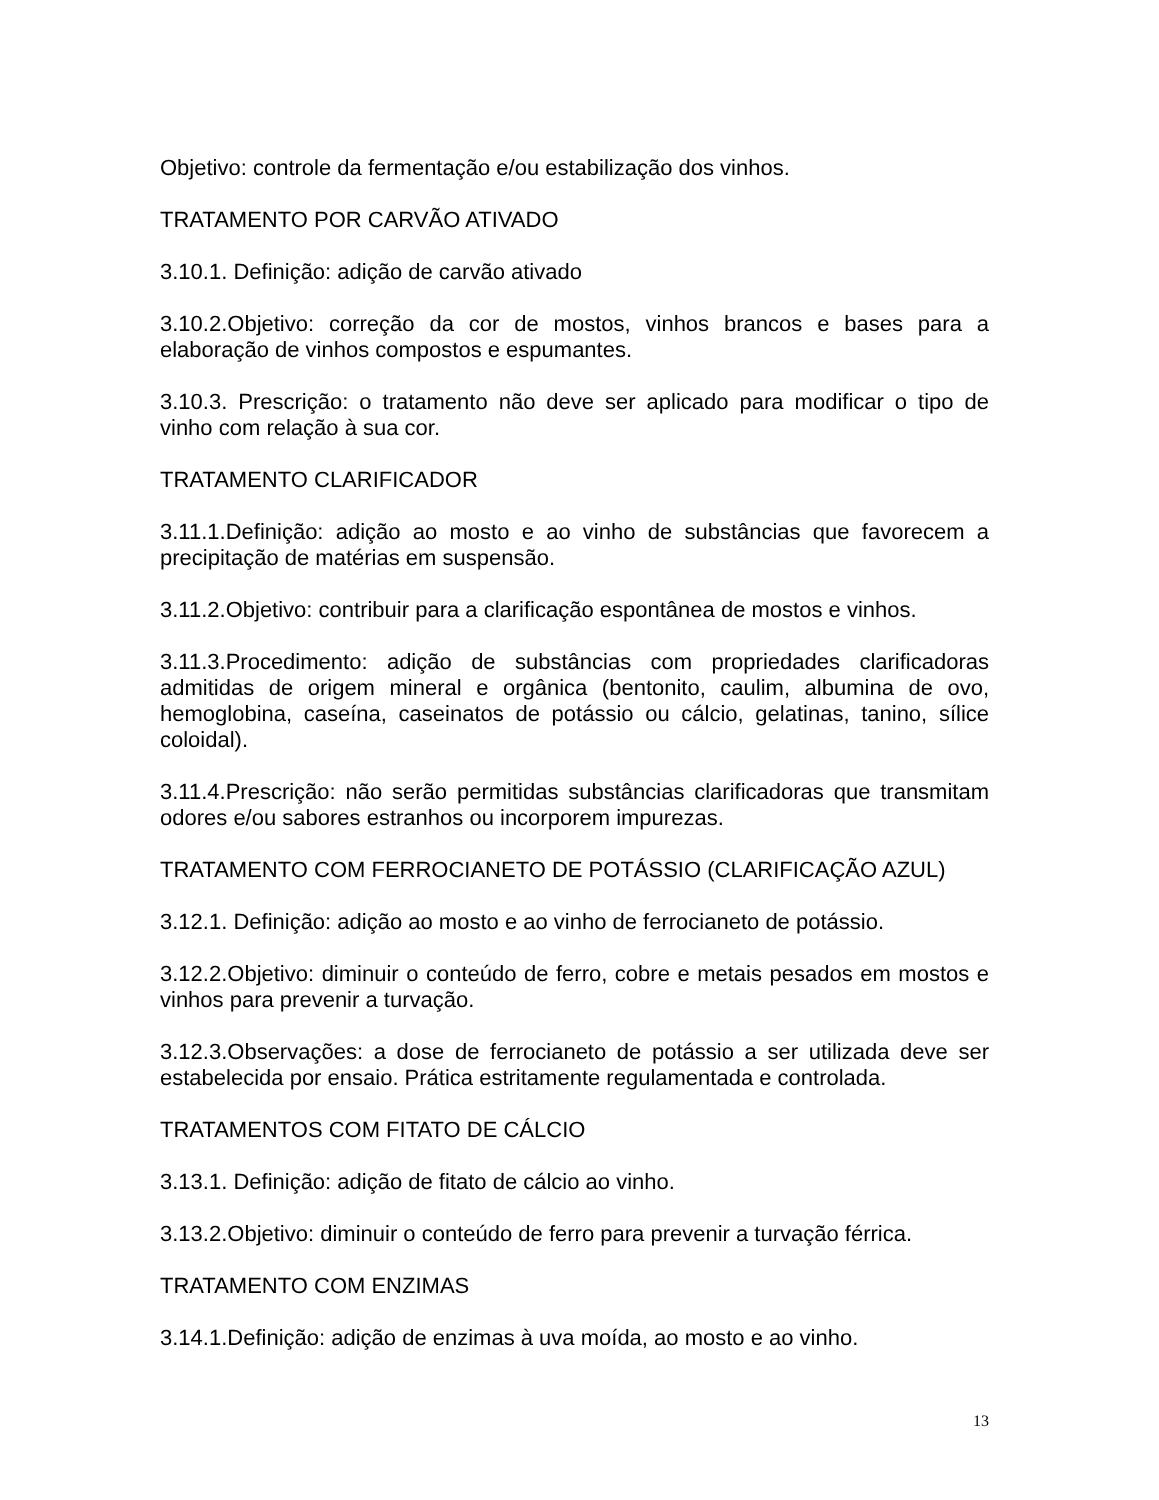Objetivo: controle da fermentação e/ou estabilização dos vinhos.
TRATAMENTO POR CARVÃO ATIVADO
3.10.1. Definição: adição de carvão ativado
3.10.2.Objetivo: correção da cor de mostos, vinhos brancos e bases para a elaboração de vinhos compostos e espumantes.
3.10.3. Prescrição: o tratamento não deve ser aplicado para modificar o tipo de vinho com relação à sua cor.
TRATAMENTO CLARIFICADOR
3.11.1.Definição: adição ao mosto e ao vinho de substâncias que favorecem a precipitação de matérias em suspensão.
3.11.2.Objetivo: contribuir para a clarificação espontânea de mostos e vinhos.
3.11.3.Procedimento: adição de substâncias com propriedades clarificadoras admitidas de origem mineral e orgânica (bentonito, caulim, albumina de ovo, hemoglobina, caseína, caseinatos de potássio ou cálcio, gelatinas, tanino, sílice coloidal).
3.11.4.Prescrição: não serão permitidas substâncias clarificadoras que transmitam odores e/ou sabores estranhos ou incorporem impurezas.
TRATAMENTO COM FERROCIANETO DE POTÁSSIO (CLARIFICAÇÃO AZUL)
3.12.1. Definição: adição ao mosto e ao vinho de ferrocianeto de potássio.
3.12.2.Objetivo: diminuir o conteúdo de ferro, cobre e metais pesados em mostos e vinhos para prevenir a turvação.
3.12.3.Observações: a dose de ferrocianeto de potássio a ser utilizada deve ser estabelecida por ensaio. Prática estritamente regulamentada e controlada.
TRATAMENTOS COM FITATO DE CÁLCIO
3.13.1. Definição: adição de fitato de cálcio ao vinho.
3.13.2.Objetivo: diminuir o conteúdo de ferro para prevenir a turvação férrica.
TRATAMENTO COM ENZIMAS
3.14.1.Definição: adição de enzimas à uva moída, ao mosto e ao vinho.
13